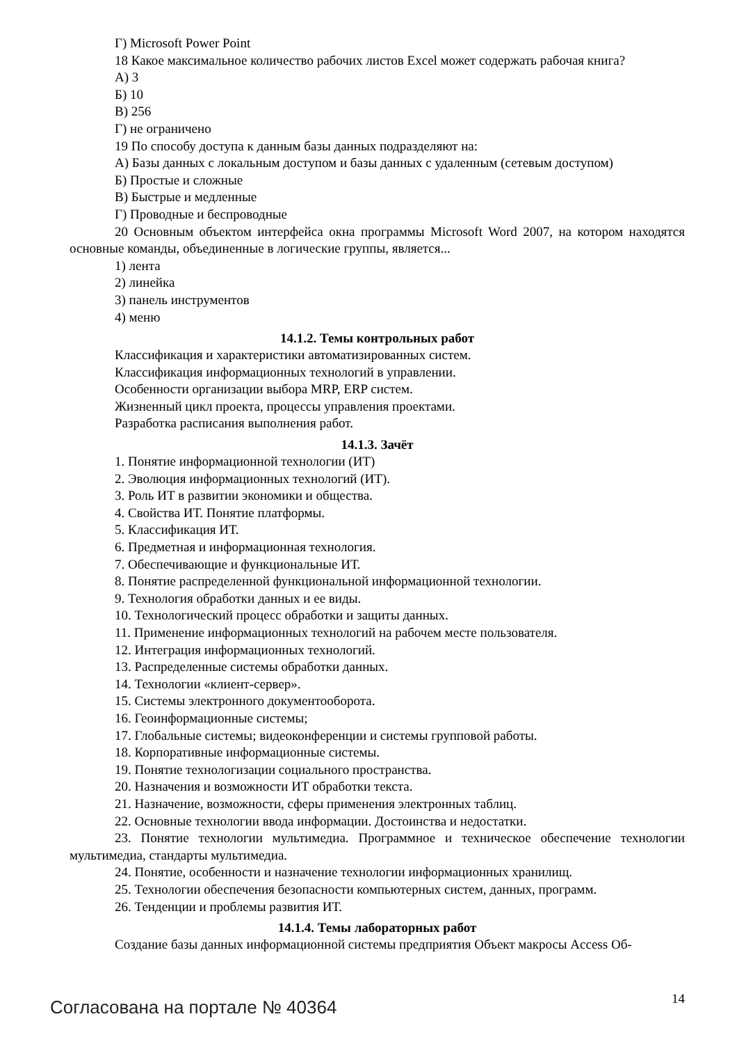Г) Microsoft Power Point
18 Какое максимальное количество рабочих листов Excel может содержать рабочая книга?
А) 3
Б) 10
В) 256
Г) не ограничено
19 По способу доступа к данным базы данных подразделяют на:
А) Базы данных с локальным доступом и базы данных с удаленным (сетевым доступом)
Б) Простые и сложные
В) Быстрые и медленные
Г) Проводные и беспроводные
20 Основным объектом интерфейса окна программы Microsoft Word 2007, на котором находятся основные команды, объединенные в логические группы, является...
1) лента
2) линейка
3) панель инструментов
4) меню
14.1.2. Темы контрольных работ
Классификация и характеристики автоматизированных систем.
Классификация информационных технологий в управлении.
Особенности организации выбора MRP, ERP систем.
Жизненный цикл проекта, процессы управления проектами.
Разработка расписания выполнения работ.
14.1.3. Зачёт
1. Понятие информационной технологии (ИТ)
2. Эволюция информационных технологий (ИТ).
3. Роль ИТ в развитии экономики и общества.
4. Свойства ИТ. Понятие платформы.
5. Классификация ИТ.
6. Предметная и информационная технология.
7. Обеспечивающие и функциональные ИТ.
8. Понятие распределенной функциональной информационной технологии.
9. Технология обработки данных и ее виды.
10. Технологический процесс обработки и защиты данных.
11. Применение информационных технологий на рабочем месте пользователя.
12. Интеграция информационных технологий.
13. Распределенные системы обработки данных.
14. Технологии «клиент-сервер».
15. Системы электронного документооборота.
16. Геоинформационные системы;
17. Глобальные системы; видеоконференции и системы групповой работы.
18. Корпоративные информационные системы.
19. Понятие технологизации социального пространства.
20. Назначения и возможности ИТ обработки текста.
21. Назначение, возможности, сферы применения электронных таблиц.
22. Основные технологии ввода информации. Достоинства и недостатки.
23. Понятие технологии мультимедиа. Программное и техническое обеспечение технологии мультимедиа, стандарты мультимедиа.
24. Понятие, особенности и назначение технологии информационных хранилищ.
25. Технологии обеспечения безопасности компьютерных систем, данных, программ.
26. Тенденции и проблемы развития ИТ.
14.1.4. Темы лабораторных работ
Создание базы данных информационной системы предприятия Объект макросы Access Об-
Согласована на портале № 40364 14